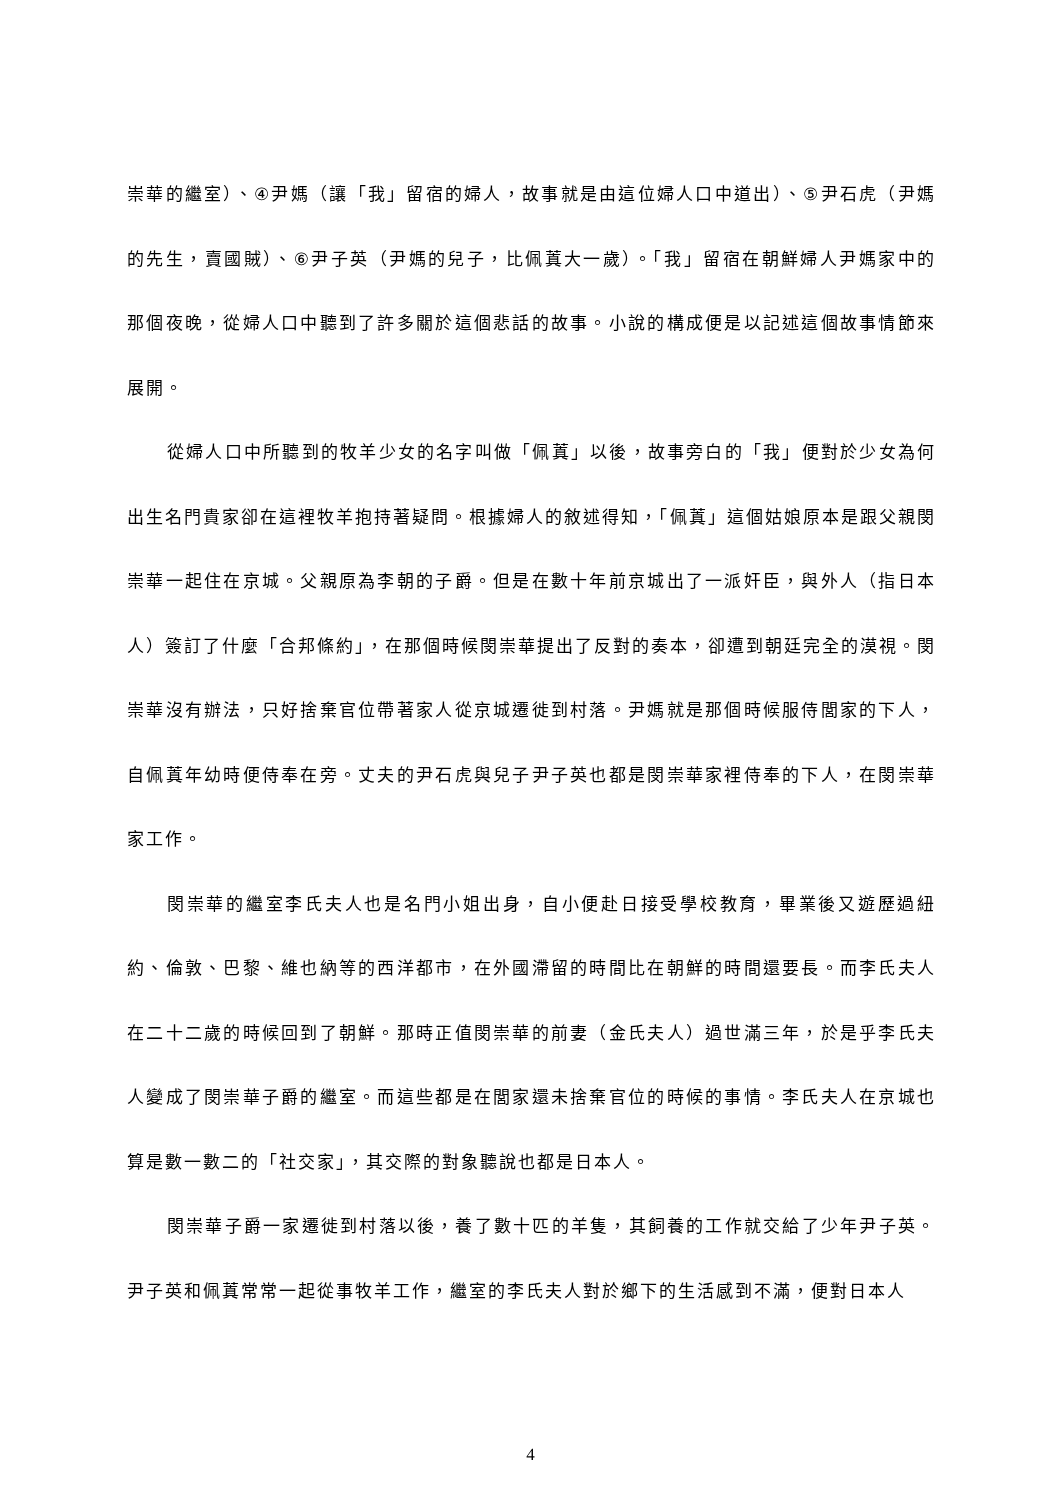崇華的繼室）、④尹媽（讓「我」留宿的婦人，故事就是由這位婦人口中道出）、⑤尹石虎（尹媽的先生，賣國賊）、⑥尹子英（尹媽的兒子，比佩蒖大一歲）。「我」留宿在朝鮮婦人尹媽家中的那個夜晚，從婦人口中聽到了許多關於這個悲話的故事。小說的構成便是以記述這個故事情節來展開。
從婦人口中所聽到的牧羊少女的名字叫做「佩蒖」以後，故事旁白的「我」便對於少女為何出生名門貴家卻在這裡牧羊抱持著疑問。根據婦人的敘述得知，「佩蒖」這個姑娘原本是跟父親閔崇華一起住在京城。父親原為李朝的子爵。但是在數十年前京城出了一派奸臣，與外人（指日本人）簽訂了什麼「合邦條約」，在那個時候閔崇華提出了反對的奏本，卻遭到朝廷完全的漠視。閔崇華沒有辦法，只好捨棄官位帶著家人從京城遷徙到村落。尹媽就是那個時候服侍閭家的下人，自佩蒖年幼時便侍奉在旁。丈夫的尹石虎與兒子尹子英也都是閔崇華家裡侍奉的下人，在閔崇華家工作。
閔崇華的繼室李氏夫人也是名門小姐出身，自小便赴日接受學校教育，畢業後又遊歷過紐約、倫敦、巴黎、維也納等的西洋都市，在外國滯留的時間比在朝鮮的時間還要長。而李氏夫人在二十二歲的時候回到了朝鮮。那時正值閔崇華的前妻（金氏夫人）過世滿三年，於是乎李氏夫人變成了閔崇華子爵的繼室。而這些都是在閭家還未捨棄官位的時候的事情。李氏夫人在京城也算是數一數二的「社交家」，其交際的對象聽說也都是日本人。
閔崇華子爵一家遷徙到村落以後，養了數十匹的羊隻，其飼養的工作就交給了少年尹子英。尹子英和佩蒖常常一起從事牧羊工作，繼室的李氏夫人對於鄉下的生活感到不滿，便對日本人
4